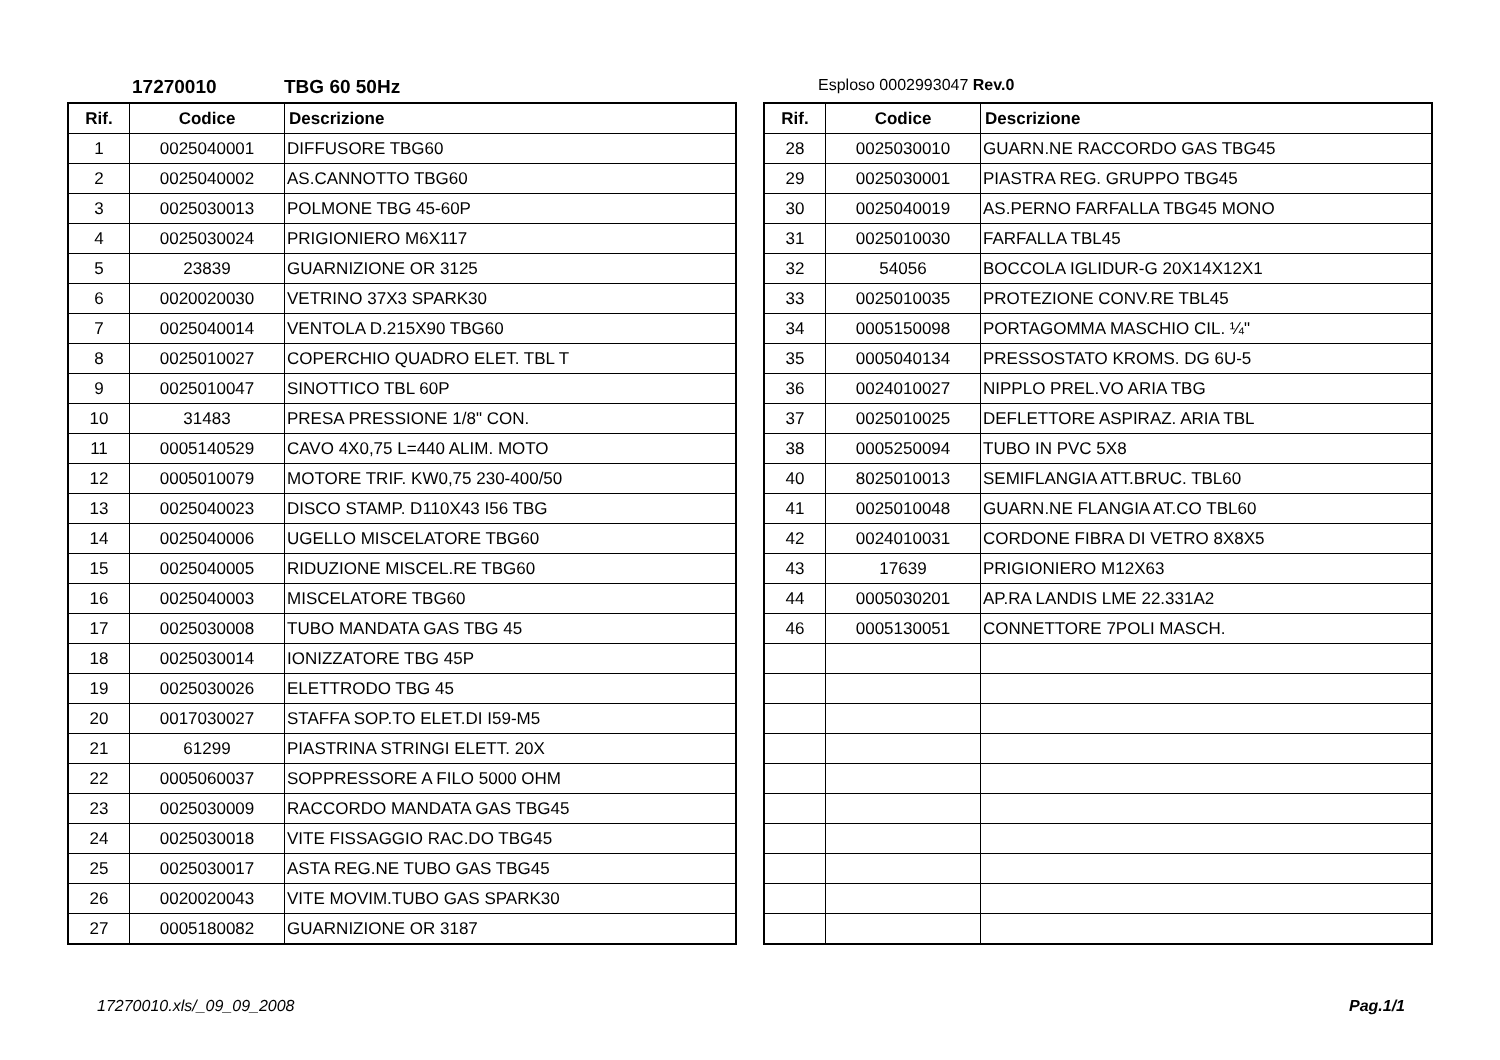17270010 TBG 60 50Hz
Esploso 0002993047 Rev.0
| Rif. | Codice | Descrizione |
| --- | --- | --- |
| 1 | 0025040001 | DIFFUSORE TBG60 |
| 2 | 0025040002 | AS.CANNOTTO TBG60 |
| 3 | 0025030013 | POLMONE TBG 45-60P |
| 4 | 0025030024 | PRIGIONIERO M6X117 |
| 5 | 23839 | GUARNIZIONE OR 3125 |
| 6 | 0020020030 | VETRINO 37X3 SPARK30 |
| 7 | 0025040014 | VENTOLA D.215X90 TBG60 |
| 8 | 0025010027 | COPERCHIO QUADRO ELET. TBL T |
| 9 | 0025010047 | SINOTTICO TBL 60P |
| 10 | 31483 | PRESA PRESSIONE 1/8" CON. |
| 11 | 0005140529 | CAVO 4X0,75 L=440 ALIM. MOTO |
| 12 | 0005010079 | MOTORE TRIF. KW0,75 230-400/50 |
| 13 | 0025040023 | DISCO STAMP. D110X43 I56 TBG |
| 14 | 0025040006 | UGELLO MISCELATORE TBG60 |
| 15 | 0025040005 | RIDUZIONE MISCEL.RE TBG60 |
| 16 | 0025040003 | MISCELATORE TBG60 |
| 17 | 0025030008 | TUBO MANDATA GAS TBG 45 |
| 18 | 0025030014 | IONIZZATORE TBG 45P |
| 19 | 0025030026 | ELETTRODO TBG 45 |
| 20 | 0017030027 | STAFFA SOP.TO ELET.DI I59-M5 |
| 21 | 61299 | PIASTRINA STRINGI ELETT. 20X |
| 22 | 0005060037 | SOPPRESSORE A FILO 5000 OHM |
| 23 | 0025030009 | RACCORDO MANDATA GAS TBG45 |
| 24 | 0025030018 | VITE FISSAGGIO RAC.DO TBG45 |
| 25 | 0025030017 | ASTA REG.NE TUBO GAS TBG45 |
| 26 | 0020020043 | VITE MOVIM.TUBO GAS SPARK30 |
| 27 | 0005180082 | GUARNIZIONE OR 3187 |
| Rif. | Codice | Descrizione |
| --- | --- | --- |
| 28 | 0025030010 | GUARN.NE RACCORDO GAS TBG45 |
| 29 | 0025030001 | PIASTRA REG. GRUPPO TBG45 |
| 30 | 0025040019 | AS.PERNO FARFALLA TBG45 MONO |
| 31 | 0025010030 | FARFALLA TBL45 |
| 32 | 54056 | BOCCOLA IGLIDUR-G 20X14X12X1 |
| 33 | 0025010035 | PROTEZIONE CONV.RE TBL45 |
| 34 | 0005150098 | PORTAGOMMA MASCHIO CIL. ¼" |
| 35 | 0005040134 | PRESSOSTATO KROMS. DG 6U-5 |
| 36 | 0024010027 | NIPPLO PREL.VO ARIA TBG |
| 37 | 0025010025 | DEFLETTORE ASPIRAZ. ARIA TBL |
| 38 | 0005250094 | TUBO IN PVC 5X8 |
| 40 | 8025010013 | SEMIFLANGIA ATT.BRUC. TBL60 |
| 41 | 0025010048 | GUARN.NE FLANGIA AT.CO TBL60 |
| 42 | 0024010031 | CORDONE FIBRA DI VETRO 8X8X5 |
| 43 | 17639 | PRIGIONIERO M12X63 |
| 44 | 0005030201 | AP.RA LANDIS LME 22.331A2 |
| 46 | 0005130051 | CONNETTORE 7POLI MASCH. |
17270010.xls/_09_09_2008 Pag.1/1